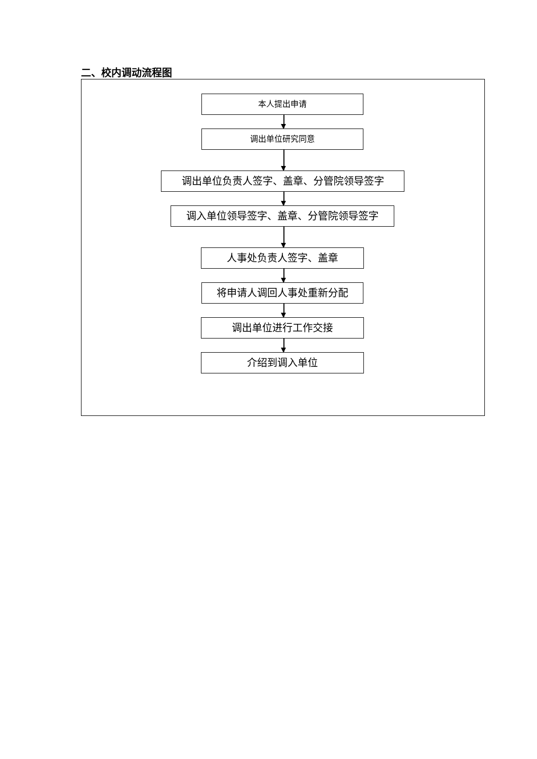二、校内调动流程图
本人提出申请
调出单位研究同意
调出单位负责人签字、盖章、分管院领导签字
调入单位领导签字、盖章、分管院领导签字
人事处负责人签字、盖章
将申请人调回人事处重新分配
调出单位进行工作交接
介绍到调入单位